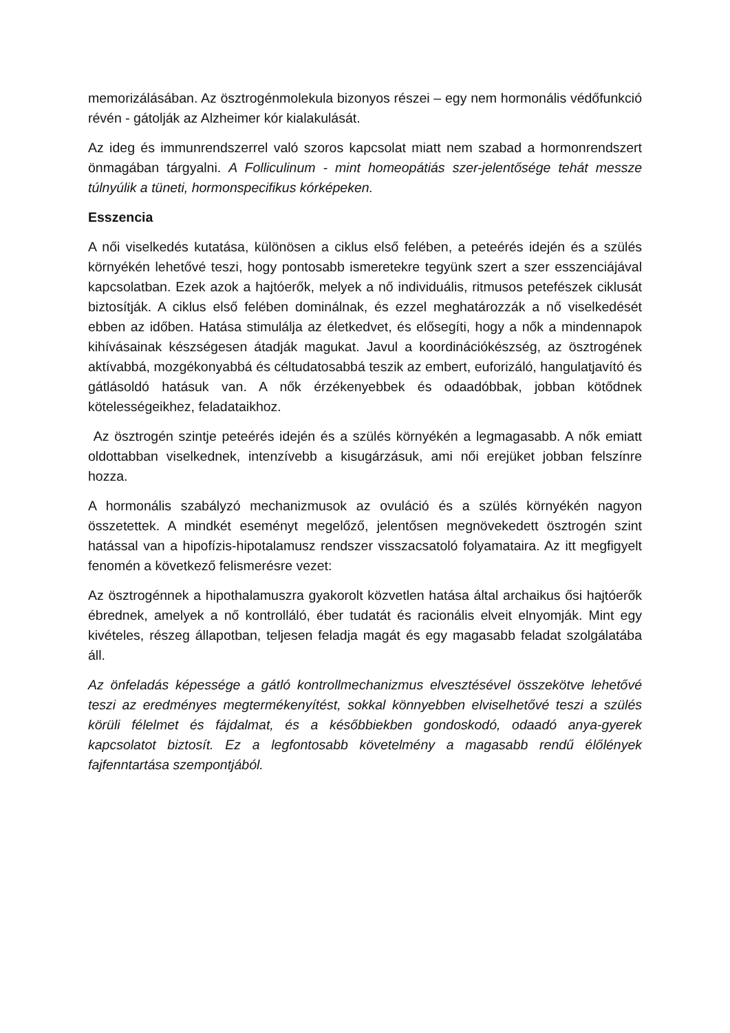memorizálásában. Az ösztrogénmolekula bizonyos részei – egy nem hormonális védőfunkció révén - gátolják az Alzheimer kór kialakulását.
Az ideg és immunrendszerrel való szoros kapcsolat miatt nem szabad a hormonrendszert önmagában tárgyalni. A Folliculinum - mint homeopátiás szer-jelentősége tehát messze túlnyúlik a tüneti, hormonspecifikus kórképeken.
Esszencia
A női viselkedés kutatása, különösen a ciklus első felében, a peteérés idején és a szülés környékén lehetővé teszi, hogy pontosabb ismeretekre tegyünk szert a szer esszenciájával kapcsolatban. Ezek azok a hajtóerők, melyek a nő individuális, ritmusos petefészek ciklusát biztosítják. A ciklus első felében dominálnak, és ezzel meghatározzák a nő viselkedését ebben az időben. Hatása stimulálja az életkedvet, és elősegíti, hogy a nők a mindennapok kihívásainak készségesen átadják magukat. Javul a koordinációkészség, az ösztrogének aktívabbá, mozgékonyabbá és céltudatosabbá teszik az embert, euforizáló, hangulatjavító és gátlásoldó hatásuk van. A nők érzékenyebbek és odaadóbbak, jobban kötődnek kötelességeikhez, feladataikhoz.
Az ösztrogén szintje peteérés idején és a szülés környékén a legmagasabb. A nők emiatt oldottabban viselkednek, intenzívebb a kisugárzásuk, ami női erejüket jobban felszínre hozza.
A hormonális szabályzó mechanizmusok az ovuláció és a szülés környékén nagyon összetettek. A mindkét eseményt megelőző, jelentősen megnövekedett ösztrogén szint hatással van a hipofízis-hipotalamusz rendszer visszacsatoló folyamataira. Az itt megfigyelt fenomén a következő felismerésre vezet:
Az ösztrogénnek a hipothalamuszra gyakorolt közvetlen hatása által archaikus ősi hajtóerők ébrednek, amelyek a nő kontrolláló, éber tudatát és racionális elveit elnyomják. Mint egy kivételes, részeg állapotban, teljesen feladja magát és egy magasabb feladat szolgálatába áll.
Az önfeladás képessége a gátló kontrollmechanizmus elvesztésével összekötve lehetővé teszi az eredményes megtermékenyítést, sokkal könnyebben elviselhetővé teszi a szülés körüli félelmet és fájdalmat, és a későbbiekben gondoskodó, odaadó anya-gyerek kapcsolatot biztosít. Ez a legfontosabb követelmény a magasabb rendű élőlények fajfenntartása szempontjából.